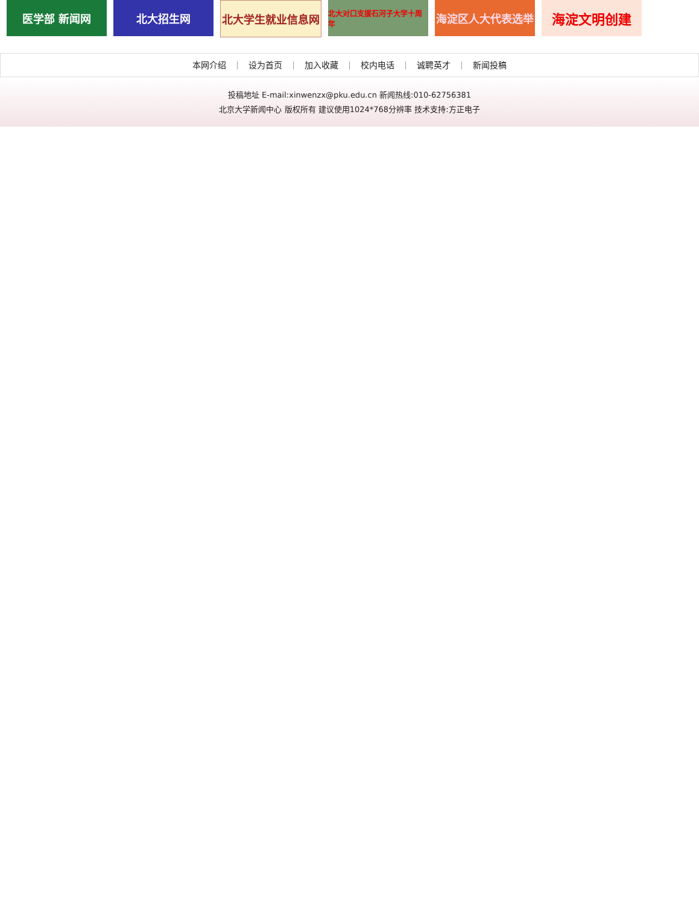医学部 新闻网 北大招生网 北大学生就业信息网
北大对口支援石河子大学十周年
海淀区人大代表选举
海淀文明创建
本网介绍 设为首页 加入收藏 校内电话 诚聘英才 新闻投稿
投稿地址 E-mail:xinwenzx@pku.edu.cn 新闻热线:010-62756381
北京大学新闻中心 版权所有 建议使用1024*768分辨率 技术支持:方正电子